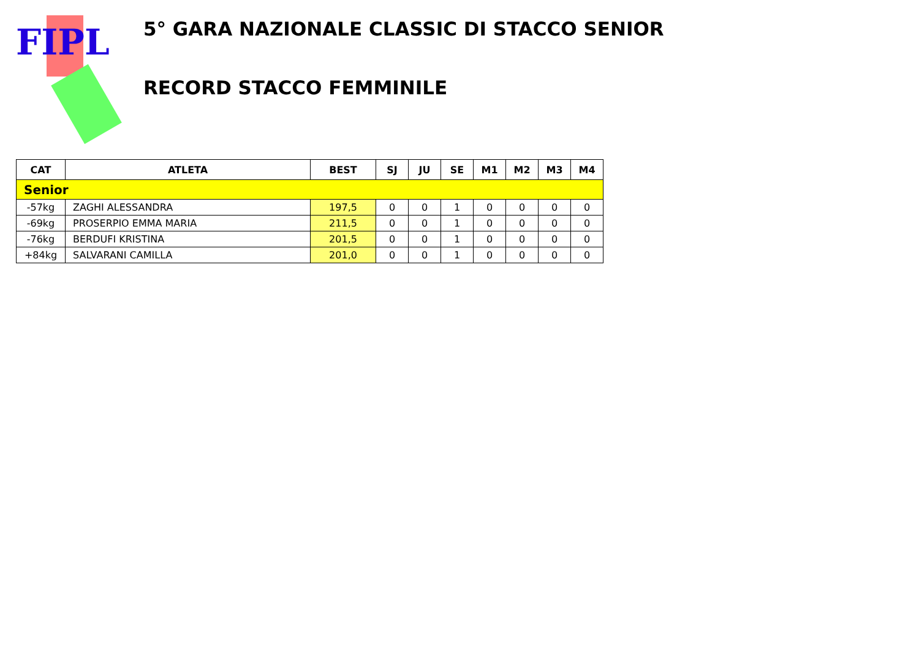FIPL
5° GARA NAZIONALE CLASSIC DI STACCO SENIOR
RECORD STACCO FEMMINILE
| CAT | ATLETA | BEST | SJ | JU | SE | M1 | M2 | M3 | M4 |
| --- | --- | --- | --- | --- | --- | --- | --- | --- | --- |
| Senior | | | | | | | | | |
| -57kg | ZAGHI ALESSANDRA | 197,5 | 0 | 0 | 1 | 0 | 0 | 0 | 0 |
| -69kg | PROSERPIO EMMA MARIA | 211,5 | 0 | 0 | 1 | 0 | 0 | 0 | 0 |
| -76kg | BERDUFI KRISTINA | 201,5 | 0 | 0 | 1 | 0 | 0 | 0 | 0 |
| +84kg | SALVARANI CAMILLA | 201,0 | 0 | 0 | 1 | 0 | 0 | 0 | 0 |